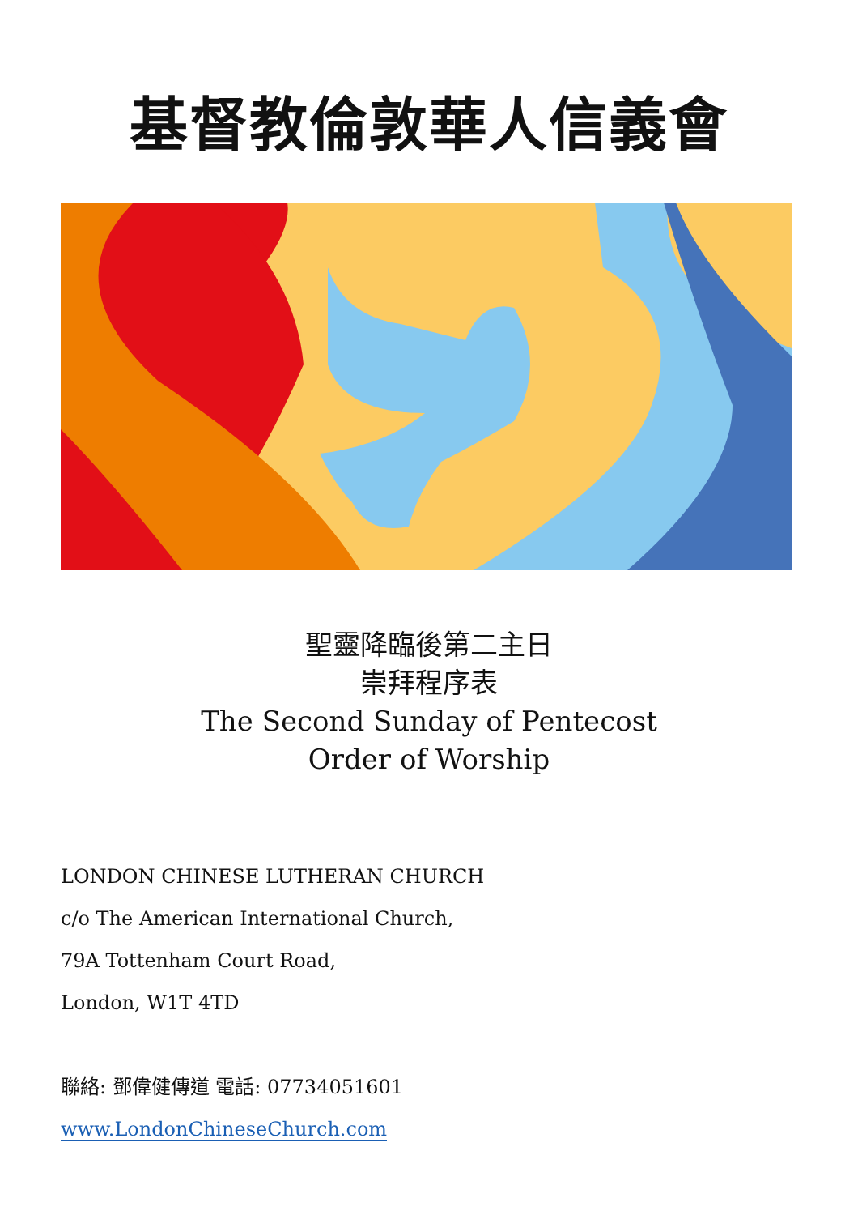基督教倫敦華人信義會
聖靈降臨後第二主日
崇拜程序表
The Second Sunday of Pentecost
Order of Worship
LONDON CHINESE LUTHERAN CHURCH
c/o The American International Church,
79A Tottenham Court Road,
London, W1T 4TD
聯絡: 鄧偉健傳道 電話: 07734051601
www.LondonChineseChurch.com